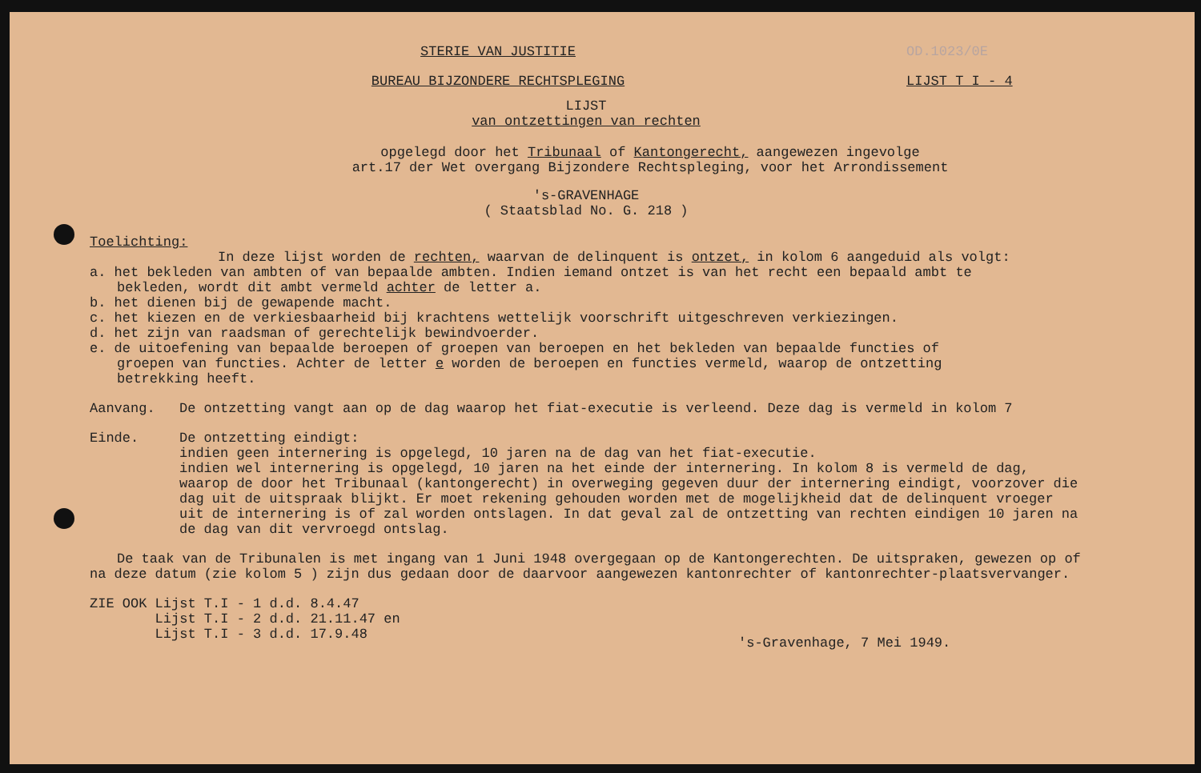STERIE VAN JUSTITIE OD.1023/0E
BUREAU BIJZONDERE RECHTSPLEGING
LIJST T I - 4
LIJST
van ontzettingen van rechten
opgelegd door het Tribunaal of Kantongerecht, aangewezen ingevolge
art.17 der Wet overgang Bijzondere Rechtspleging, voor het Arrondissement
's-GRAVENHAGE
( Staatsblad No. G. 218 )
Toelichting:
In deze lijst worden de rechten, waarvan de delinquent is ontzet, in kolom 6 aangeduid als volgt:
a. het bekleden van ambten of van bepaalde ambten. Indien iemand ontzet is van het recht een bepaald ambt te
bekleden, wordt dit ambt vermeld achter de letter a.
b. het dienen bij de gewapende macht.
c. het kiezen en de verkiesbaarheid bij krachtens wettelijk voorschrift uitgeschreven verkiezingen.
d. het zijn van raadsman of gerechtelijk bewindvoerder.
e. de uitoefening van bepaalde beroepen of groepen van beroepen en het bekleden van bepaalde functies of
groepen van functies. Achter de letter e worden de beroepen en functies vermeld, waarop de ontzetting
betrekking heeft.
Aanvang. De ontzetting vangt aan op de dag waarop het fiat-executie is verleend. Deze dag is vermeld in kolom 7
Einde. De ontzetting eindigt:
indien geen internering is opgelegd, 10 jaren na de dag van het fiat-executie.
indien wel internering is opgelegd, 10 jaren na het einde der internering. In kolom 8 is vermeld de dag, waarop de door het Tribunaal (kantongerecht) in overweging gegeven duur der internering eindigt, voorzover die dag uit de uitspraak blijkt. Er moet rekening gehouden worden met de mogelijkheid dat de delinquent vroeger uit de internering is of zal worden ontslagen. In dat geval zal de ontzetting van rechten eindigen 10 jaren na de dag van dit vervroegd ontslag.
De taak van de Tribunalen is met ingang van 1 Juni 1948 overgegaan op de Kantongerechten. De uitspraken, gewezen op of na deze datum (zie kolom 5 ) zijn dus gedaan door de daarvoor aangewezen kantonrechter of kantonrechter-plaatsvervanger.
ZIE OOK Lijst T.I - 1 d.d. 8.4.47
Lijst T.I - 2 d.d. 21.11.47 en
Lijst T.I - 3 d.d. 17.9.48
's-Gravenhage, 7 Mei 1949.